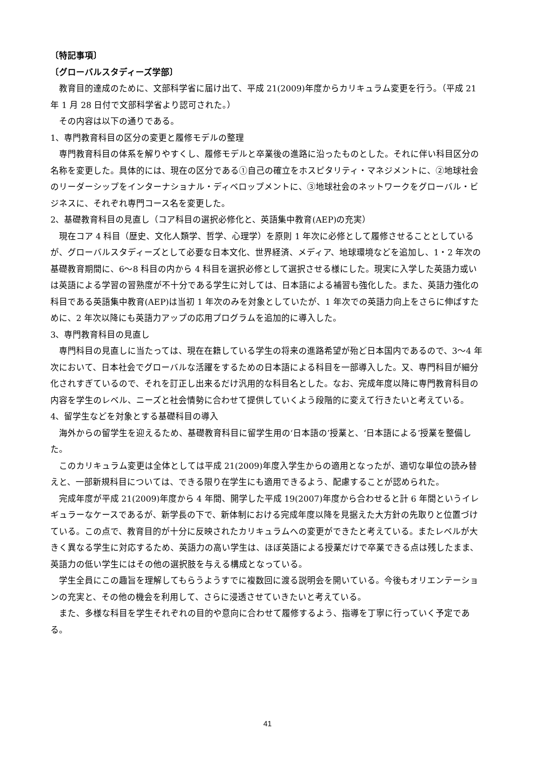〔特記事項〕
〔グローバルスタディーズ学部〕
教育目的達成のために、文部科学省に届け出て、平成 21(2009)年度からカリキュラム変更を行う。（平成 21 年 1 月 28 日付で文部科学省より認可された。）
その内容は以下の通りである。
1、専門教育科目の区分の変更と履修モデルの整理
専門教育科目の体系を解りやすくし、履修モデルと卒業後の進路に沿ったものとした。それに伴い科目区分の名称を変更した。具体的には、現在の区分である①自己の確立をホスピタリティ・マネジメントに、②地球社会のリーダーシップをインターナショナル・ディベロップメントに、③地球社会のネットワークをグローバル・ビジネスに、それぞれ専門コース名を変更した。
2、基礎教育科目の見直し（コア科目の選択必修化と、英語集中教育(AEP)の充実）
現在コア 4 科目（歴史、文化人類学、哲学、心理学）を原則 1 年次に必修として履修させることとしているが、グローバルスタディーズとして必要な日本文化、世界経済、メディア、地球環境などを追加し、1・2 年次の基礎教育期間に、6〜8 科目の内から 4 科目を選択必修として選択させる様にした。現実に入学した英語力或いは英語による学習の習熟度が不十分である学生に対しては、日本語による補習も強化した。また、英語力強化の科目である英語集中教育(AEP)は当初 1 年次のみを対象としていたが、1 年次での英語力向上をさらに伸ばすために、2 年次以降にも英語力アップの応用プログラムを追加的に導入した。
3、専門教育科目の見直し
専門科目の見直しに当たっては、現在在籍している学生の将来の進路希望が殆ど日本国内であるので、3〜4 年次において、日本社会でグローバルな活躍をするための日本語による科目を一部導入した。又、専門科目が細分化されすぎているので、それを訂正し出来るだけ汎用的な科目名とした。なお、完成年度以降に専門教育科目の内容を学生のレベル、ニーズと社会情勢に合わせて提供していくよう段階的に変えて行きたいと考えている。
4、留学生などを対象とする基礎科目の導入
海外からの留学生を迎えるため、基礎教育科目に留学生用の‘日本語の’授業と、‘日本語による’授業を整備した。
このカリキュラム変更は全体としては平成 21(2009)年度入学生からの適用となったが、適切な単位の読み替えと、一部新規科目については、できる限り在学生にも適用できるよう、配慮することが認められた。
完成年度が平成 21(2009)年度から 4 年間、開学した平成 19(2007)年度から合わせると計 6 年間というイレギュラーなケースであるが、新学長の下で、新体制における完成年度以降を見据えた大方針の先取りと位置づけている。この点で、教育目的が十分に反映されたカリキュラムへの変更ができたと考えている。またレベルが大きく異なる学生に対応するため、英語力の高い学生は、ほぼ英語による授業だけで卒業できる点は残したまま、英語力の低い学生にはその他の選択肢を与える構成となっている。
学生全員にこの趣旨を理解してもらうようすでに複数回に渡る説明会を開いている。今後もオリエンテーションの充実と、その他の機会を利用して、さらに浸透させていきたいと考えている。
また、多様な科目を学生それぞれの目的や意向に合わせて履修するよう、指導を丁寧に行っていく予定である。
41